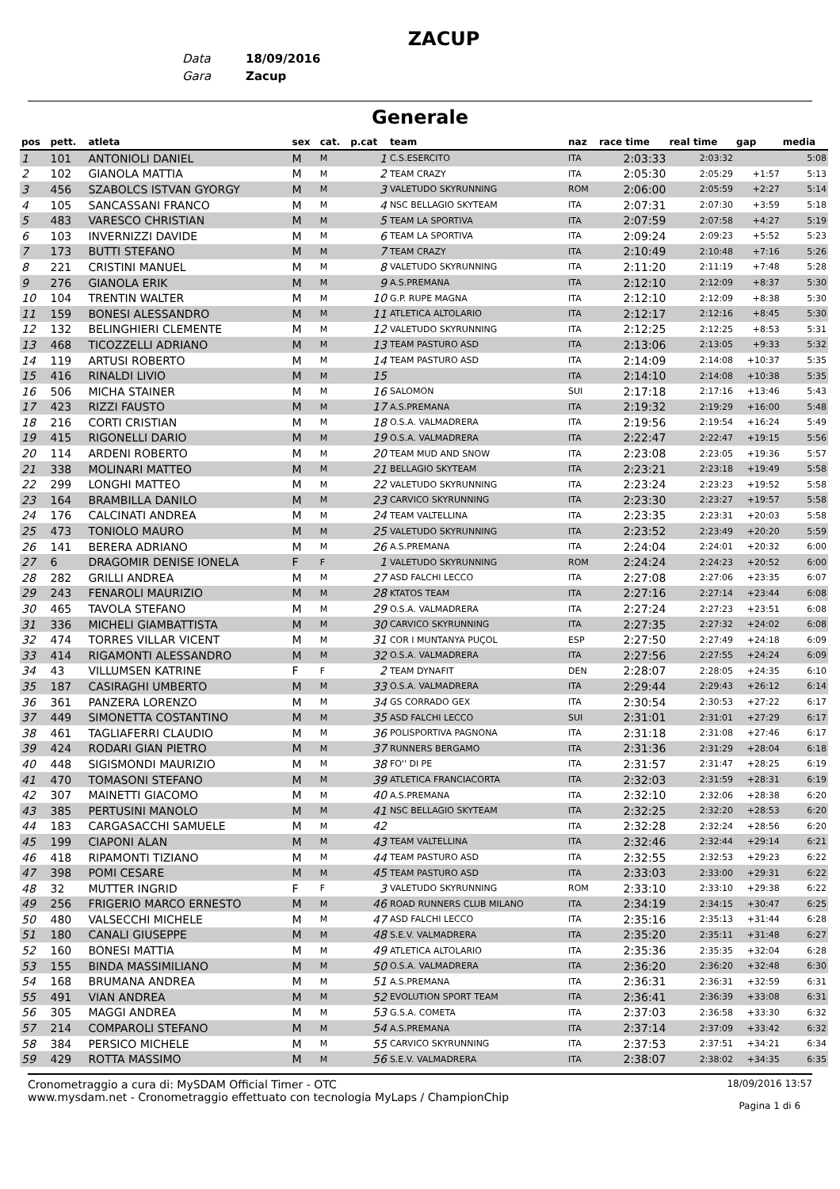ZACUP
Data 18/09/2016
Gara Zacup
Generale
| pos | pett. | atleta | sex | cat. | p.cat | team | naz | race time | real time | gap | media |
| --- | --- | --- | --- | --- | --- | --- | --- | --- | --- | --- | --- |
| 1 | 101 | ANTONIOLI DANIEL | M | M | 1 | C.S.ESERCITO | ITA | 2:03:33 | 2:03:32 | | 5:08 |
| 2 | 102 | GIANOLA MATTIA | M | M | 2 | TEAM CRAZY | ITA | 2:05:30 | 2:05:29 | +1:57 | 5:13 |
| 3 | 456 | SZABOLCS ISTVAN GYORGY | M | M | 3 | VALETUDO SKYRUNNING | ROM | 2:06:00 | 2:05:59 | +2:27 | 5:14 |
| 4 | 105 | SANCASSANI FRANCO | M | M | 4 | NSC BELLAGIO SKYTEAM | ITA | 2:07:31 | 2:07:30 | +3:59 | 5:18 |
| 5 | 483 | VARESCO CHRISTIAN | M | M | 5 | TEAM LA SPORTIVA | ITA | 2:07:59 | 2:07:58 | +4:27 | 5:19 |
| 6 | 103 | INVERNIZZI DAVIDE | M | M | 6 | TEAM LA SPORTIVA | ITA | 2:09:24 | 2:09:23 | +5:52 | 5:23 |
| 7 | 173 | BUTTI STEFANO | M | M | 7 | TEAM CRAZY | ITA | 2:10:49 | 2:10:48 | +7:16 | 5:26 |
| 8 | 221 | CRISTINI MANUEL | M | M | 8 | VALETUDO SKYRUNNING | ITA | 2:11:20 | 2:11:19 | +7:48 | 5:28 |
| 9 | 276 | GIANOLA ERIK | M | M | 9 | A.S.PREMANA | ITA | 2:12:10 | 2:12:09 | +8:37 | 5:30 |
| 10 | 104 | TRENTIN WALTER | M | M | 10 | G.P. RUPE MAGNA | ITA | 2:12:10 | 2:12:09 | +8:38 | 5:30 |
| 11 | 159 | BONESI ALESSANDRO | M | M | 11 | ATLETICA ALTOLARIO | ITA | 2:12:17 | 2:12:16 | +8:45 | 5:30 |
| 12 | 132 | BELINGHIERI CLEMENTE | M | M | 12 | VALETUDO SKYRUNNING | ITA | 2:12:25 | 2:12:25 | +8:53 | 5:31 |
| 13 | 468 | TICOZZELLI ADRIANO | M | M | 13 | TEAM PASTURO ASD | ITA | 2:13:06 | 2:13:05 | +9:33 | 5:32 |
| 14 | 119 | ARTUSI ROBERTO | M | M | 14 | TEAM PASTURO ASD | ITA | 2:14:09 | 2:14:08 | +10:37 | 5:35 |
| 15 | 416 | RINALDI LIVIO | M | M | 15 | | ITA | 2:14:10 | 2:14:08 | +10:38 | 5:35 |
| 16 | 506 | MICHA STAINER | M | M | 16 | SALOMON | SUI | 2:17:18 | 2:17:16 | +13:46 | 5:43 |
| 17 | 423 | RIZZI FAUSTO | M | M | 17 | A.S.PREMANA | ITA | 2:19:32 | 2:19:29 | +16:00 | 5:48 |
| 18 | 216 | CORTI CRISTIAN | M | M | 18 | O.S.A. VALMADRERA | ITA | 2:19:56 | 2:19:54 | +16:24 | 5:49 |
| 19 | 415 | RIGONELLI DARIO | M | M | 19 | O.S.A. VALMADRERA | ITA | 2:22:47 | 2:22:47 | +19:15 | 5:56 |
| 20 | 114 | ARDENI ROBERTO | M | M | 20 | TEAM MUD AND SNOW | ITA | 2:23:08 | 2:23:05 | +19:36 | 5:57 |
| 21 | 338 | MOLINARI MATTEO | M | M | 21 | BELLAGIO SKYTEAM | ITA | 2:23:21 | 2:23:18 | +19:49 | 5:58 |
| 22 | 299 | LONGHI MATTEO | M | M | 22 | VALETUDO SKYRUNNING | ITA | 2:23:24 | 2:23:23 | +19:52 | 5:58 |
| 23 | 164 | BRAMBILLA DANILO | M | M | 23 | CARVICO SKYRUNNING | ITA | 2:23:30 | 2:23:27 | +19:57 | 5:58 |
| 24 | 176 | CALCINATI ANDREA | M | M | 24 | TEAM VALTELLINA | ITA | 2:23:35 | 2:23:31 | +20:03 | 5:58 |
| 25 | 473 | TONIOLO MAURO | M | M | 25 | VALETUDO SKYRUNNING | ITA | 2:23:52 | 2:23:49 | +20:20 | 5:59 |
| 26 | 141 | BERERA ADRIANO | M | M | 26 | A.S.PREMANA | ITA | 2:24:04 | 2:24:01 | +20:32 | 6:00 |
| 27 | 6 | DRAGOMIR DENISE IONELA | F | F | 1 | VALETUDO SKYRUNNING | ROM | 2:24:24 | 2:24:23 | +20:52 | 6:00 |
| 28 | 282 | GRILLI ANDREA | M | M | 27 | ASD FALCHI LECCO | ITA | 2:27:08 | 2:27:06 | +23:35 | 6:07 |
| 29 | 243 | FENAROLI MAURIZIO | M | M | 28 | KTATOS TEAM | ITA | 2:27:16 | 2:27:14 | +23:44 | 6:08 |
| 30 | 465 | TAVOLA STEFANO | M | M | 29 | O.S.A. VALMADRERA | ITA | 2:27:24 | 2:27:23 | +23:51 | 6:08 |
| 31 | 336 | MICHELI GIAMBATTISTA | M | M | 30 | CARVICO SKYRUNNING | ITA | 2:27:35 | 2:27:32 | +24:02 | 6:08 |
| 32 | 474 | TORRES VILLAR VICENT | M | M | 31 | COR I MUNTANYA PUÇOL | ESP | 2:27:50 | 2:27:49 | +24:18 | 6:09 |
| 33 | 414 | RIGAMONTI ALESSANDRO | M | M | 32 | O.S.A. VALMADRERA | ITA | 2:27:56 | 2:27:55 | +24:24 | 6:09 |
| 34 | 43 | VILLUMSEN KATRINE | F | F | 2 | TEAM DYNAFIT | DEN | 2:28:07 | 2:28:05 | +24:35 | 6:10 |
| 35 | 187 | CASIRAGHI UMBERTO | M | M | 33 | O.S.A. VALMADRERA | ITA | 2:29:44 | 2:29:43 | +26:12 | 6:14 |
| 36 | 361 | PANZERA LORENZO | M | M | 34 | GS CORRADO GEX | ITA | 2:30:54 | 2:30:53 | +27:22 | 6:17 |
| 37 | 449 | SIMONETTA COSTANTINO | M | M | 35 | ASD FALCHI LECCO | SUI | 2:31:01 | 2:31:01 | +27:29 | 6:17 |
| 38 | 461 | TAGLIAFERRI CLAUDIO | M | M | 36 | POLISPORTIVA PAGNONA | ITA | 2:31:18 | 2:31:08 | +27:46 | 6:17 |
| 39 | 424 | RODARI GIAN PIETRO | M | M | 37 | RUNNERS BERGAMO | ITA | 2:31:36 | 2:31:29 | +28:04 | 6:18 |
| 40 | 448 | SIGISMONDI MAURIZIO | M | M | 38 | FO'' DI PE | ITA | 2:31:57 | 2:31:47 | +28:25 | 6:19 |
| 41 | 470 | TOMASONI STEFANO | M | M | 39 | ATLETICA FRANCIACORTA | ITA | 2:32:03 | 2:31:59 | +28:31 | 6:19 |
| 42 | 307 | MAINETTI GIACOMO | M | M | 40 | A.S.PREMANA | ITA | 2:32:10 | 2:32:06 | +28:38 | 6:20 |
| 43 | 385 | PERTUSINI MANOLO | M | M | 41 | NSC BELLAGIO SKYTEAM | ITA | 2:32:25 | 2:32:20 | +28:53 | 6:20 |
| 44 | 183 | CARGASACCHI SAMUELE | M | M | 42 | | ITA | 2:32:28 | 2:32:24 | +28:56 | 6:20 |
| 45 | 199 | CIAPONI ALAN | M | M | 43 | TEAM VALTELLINA | ITA | 2:32:46 | 2:32:44 | +29:14 | 6:21 |
| 46 | 418 | RIPAMONTI TIZIANO | M | M | 44 | TEAM PASTURO ASD | ITA | 2:32:55 | 2:32:53 | +29:23 | 6:22 |
| 47 | 398 | POMI CESARE | M | M | 45 | TEAM PASTURO ASD | ITA | 2:33:03 | 2:33:00 | +29:31 | 6:22 |
| 48 | 32 | MUTTER INGRID | F | F | 3 | VALETUDO SKYRUNNING | ROM | 2:33:10 | 2:33:10 | +29:38 | 6:22 |
| 49 | 256 | FRIGERIO MARCO ERNESTO | M | M | 46 | ROAD RUNNERS CLUB MILANO | ITA | 2:34:19 | 2:34:15 | +30:47 | 6:25 |
| 50 | 480 | VALSECCHI MICHELE | M | M | 47 | ASD FALCHI LECCO | ITA | 2:35:16 | 2:35:13 | +31:44 | 6:28 |
| 51 | 180 | CANALI GIUSEPPE | M | M | 48 | S.E.V. VALMADRERA | ITA | 2:35:20 | 2:35:11 | +31:48 | 6:27 |
| 52 | 160 | BONESI MATTIA | M | M | 49 | ATLETICA ALTOLARIO | ITA | 2:35:36 | 2:35:35 | +32:04 | 6:28 |
| 53 | 155 | BINDA MASSIMILIANO | M | M | 50 | O.S.A. VALMADRERA | ITA | 2:36:20 | 2:36:20 | +32:48 | 6:30 |
| 54 | 168 | BRUMANA ANDREA | M | M | 51 | A.S.PREMANA | ITA | 2:36:31 | 2:36:31 | +32:59 | 6:31 |
| 55 | 491 | VIAN ANDREA | M | M | 52 | EVOLUTION SPORT TEAM | ITA | 2:36:41 | 2:36:39 | +33:08 | 6:31 |
| 56 | 305 | MAGGI ANDREA | M | M | 53 | G.S.A. COMETA | ITA | 2:37:03 | 2:36:58 | +33:30 | 6:32 |
| 57 | 214 | COMPAROLI STEFANO | M | M | 54 | A.S.PREMANA | ITA | 2:37:14 | 2:37:09 | +33:42 | 6:32 |
| 58 | 384 | PERSICO MICHELE | M | M | 55 | CARVICO SKYRUNNING | ITA | 2:37:53 | 2:37:51 | +34:21 | 6:34 |
| 59 | 429 | ROTTA MASSIMO | M | M | 56 | S.E.V. VALMADRERA | ITA | 2:38:07 | 2:38:02 | +34:35 | 6:35 |
Cronometraggio a cura di: MySDAM Official Timer - OTC
www.mysdam.net - Cronometraggio effettuato con tecnologia MyLaps / ChampionChip
18/09/2016 13:57
Pagina 1 di 6